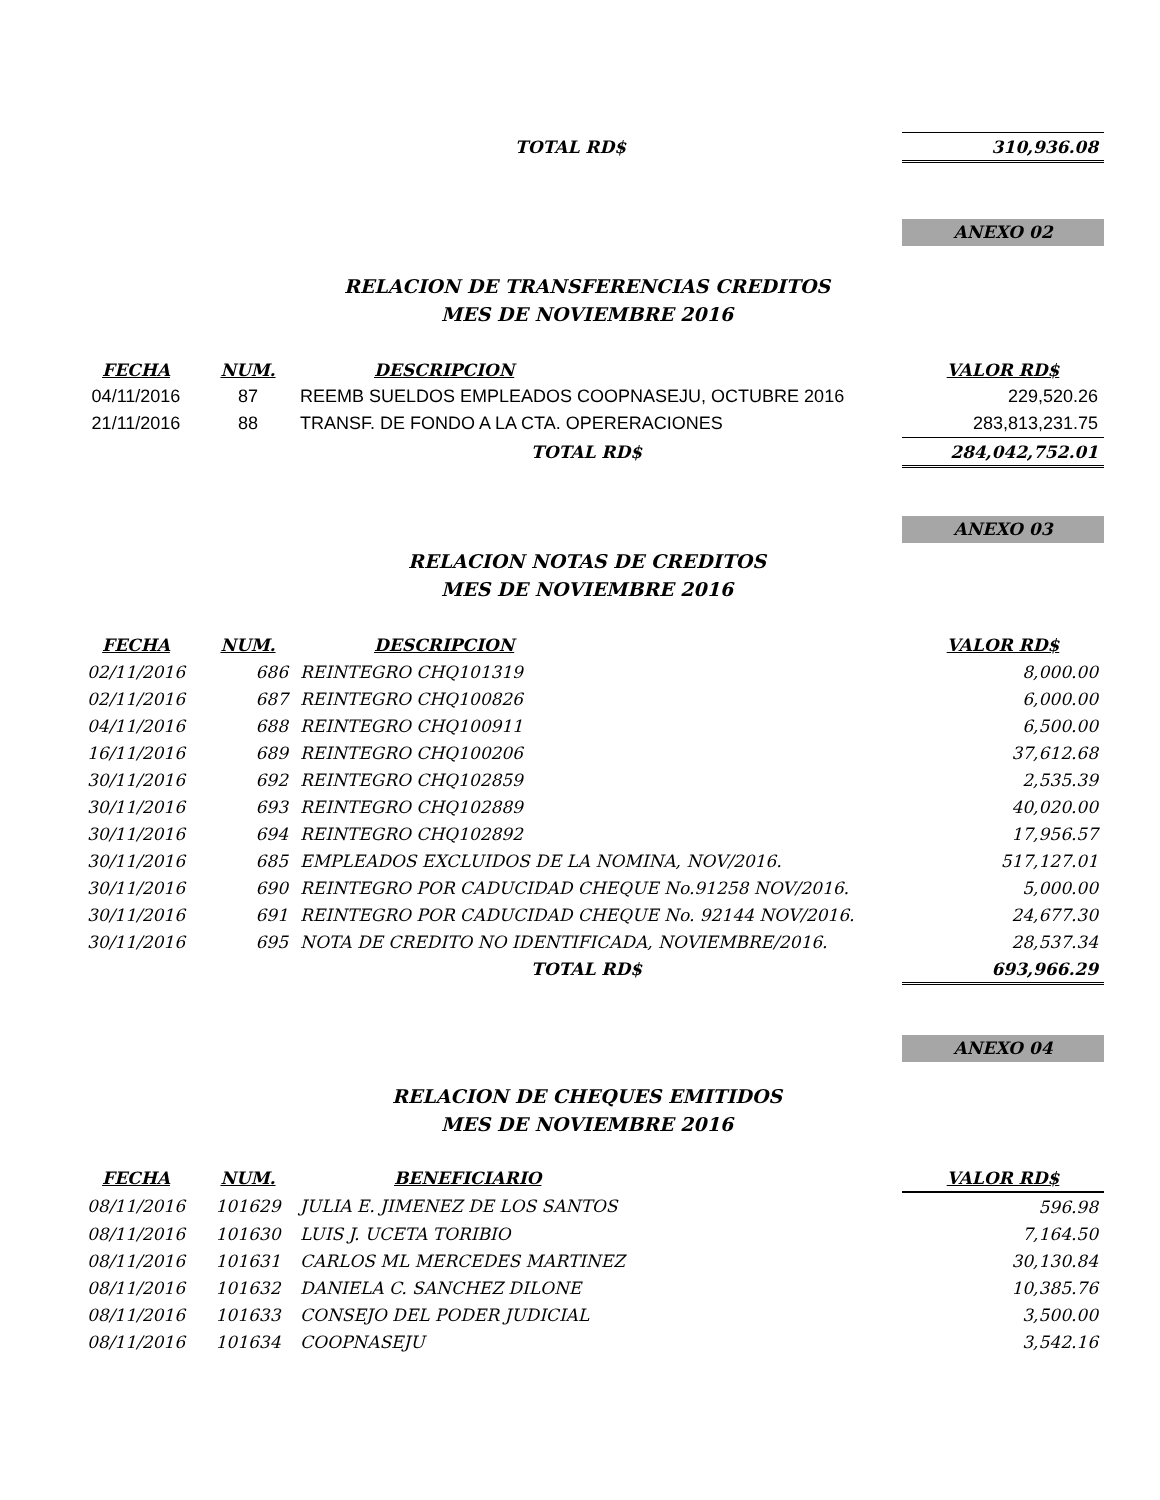| TOTAL RD$ | | 310,936.08 |
ANEXO 02
RELACION DE TRANSFERENCIAS CREDITOS
MES DE NOVIEMBRE 2016
| FECHA | NUM. | DESCRIPCION | VALOR RD$ |
| --- | --- | --- | --- |
| 04/11/2016 | 87 | REEMB SUELDOS EMPLEADOS COOPNASEJU, OCTUBRE 2016 | 229,520.26 |
| 21/11/2016 | 88 | TRANSF. DE FONDO A LA CTA. OPERERACIONES | 283,813,231.75 |
| | | TOTAL RD$ | 284,042,752.01 |
ANEXO 03
RELACION NOTAS DE CREDITOS
MES DE NOVIEMBRE 2016
| FECHA | NUM. | DESCRIPCION | VALOR RD$ |
| --- | --- | --- | --- |
| 02/11/2016 | 686 | REINTEGRO CHQ101319 | 8,000.00 |
| 02/11/2016 | 687 | REINTEGRO CHQ100826 | 6,000.00 |
| 04/11/2016 | 688 | REINTEGRO CHQ100911 | 6,500.00 |
| 16/11/2016 | 689 | REINTEGRO CHQ100206 | 37,612.68 |
| 30/11/2016 | 692 | REINTEGRO CHQ102859 | 2,535.39 |
| 30/11/2016 | 693 | REINTEGRO CHQ102889 | 40,020.00 |
| 30/11/2016 | 694 | REINTEGRO CHQ102892 | 17,956.57 |
| 30/11/2016 | 685 | EMPLEADOS EXCLUIDOS DE LA NOMINA, NOV/2016. | 517,127.01 |
| 30/11/2016 | 690 | REINTEGRO POR CADUCIDAD CHEQUE No.91258 NOV/2016. | 5,000.00 |
| 30/11/2016 | 691 | REINTEGRO POR CADUCIDAD CHEQUE No. 92144 NOV/2016. | 24,677.30 |
| 30/11/2016 | 695 | NOTA DE CREDITO NO IDENTIFICADA, NOVIEMBRE/2016. | 28,537.34 |
| | | TOTAL RD$ | 693,966.29 |
ANEXO 04
RELACION DE CHEQUES EMITIDOS
MES DE NOVIEMBRE 2016
| FECHA | NUM. | BENEFICIARIO | VALOR RD$ |
| --- | --- | --- | --- |
| 08/11/2016 | 101629 | JULIA E. JIMENEZ DE LOS SANTOS | 596.98 |
| 08/11/2016 | 101630 | LUIS J. UCETA TORIBIO | 7,164.50 |
| 08/11/2016 | 101631 | CARLOS ML MERCEDES MARTINEZ | 30,130.84 |
| 08/11/2016 | 101632 | DANIELA C. SANCHEZ DILONE | 10,385.76 |
| 08/11/2016 | 101633 | CONSEJO DEL PODER JUDICIAL | 3,500.00 |
| 08/11/2016 | 101634 | COOPNASEJU | 3,542.16 |